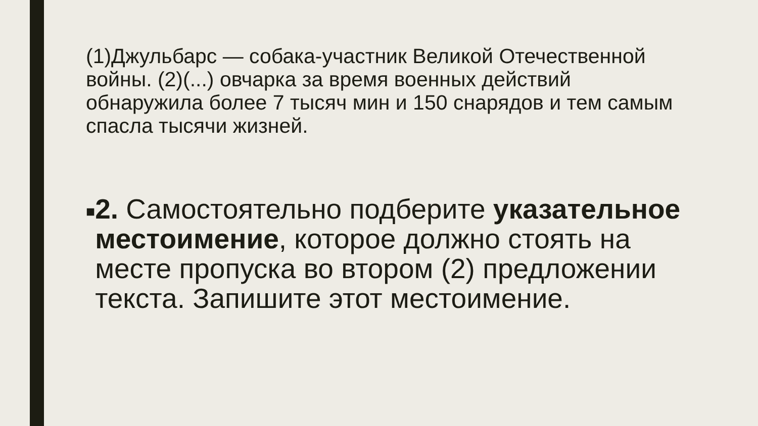(1)Джульбарс — собака-участник Великой Отечественной войны. (2)(...) овчарка за время военных действий обнаружила более 7 тысяч мин и 150 снарядов и тем самым спасла тысячи жизней.
■
2. Самостоятельно подберите указательное местоимение, которое должно стоять на месте пропуска во втором (2) предложении текста. Запишите этот местоимение.